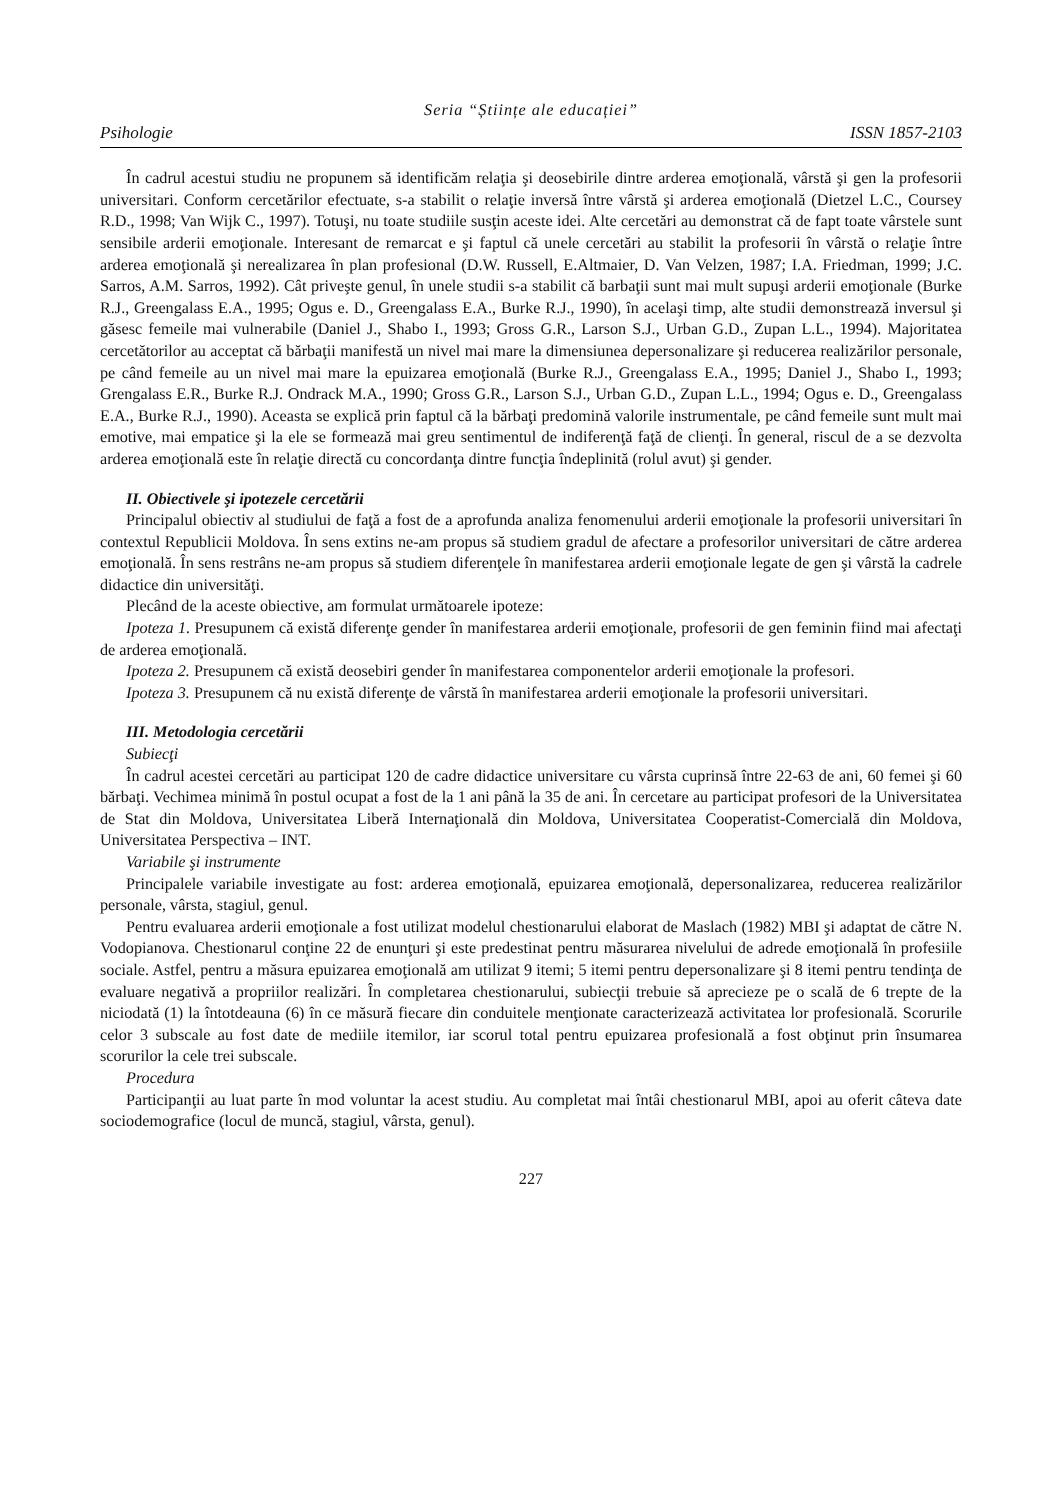Seria “Științe ale educației”
Psihologie ISSN 1857-2103
În cadrul acestui studiu ne propunem să identificăm relaţia şi deosebirile dintre arderea emoţională, vârstă şi gen la profesorii universitari. Conform cercetărilor efectuate, s-a stabilit o relaţie inversă între vârstă şi arderea emoţională (Dietzel L.C., Coursey R.D., 1998; Van Wijk C., 1997). Totuşi, nu toate studiile susţin aceste idei. Alte cercetări au demonstrat că de fapt toate vârstele sunt sensibile arderii emoţionale. Interesant de remarcat e şi faptul că unele cercetări au stabilit la profesorii în vârstă o relaţie între arderea emoţională şi nerealizarea în plan profesional (D.W. Russell, E.Altmaier, D. Van Velzen, 1987; I.A. Friedman, 1999; J.C. Sarros, A.M. Sarros, 1992). Cât priveşte genul, în unele studii s-a stabilit că barbaţii sunt mai mult supuşi arderii emoţionale (Burke R.J., Greengalass E.A., 1995; Ogus e. D., Greengalass E.A., Burke R.J., 1990), în acelaşi timp, alte studii demonstrează inversul şi găsesc femeile mai vulnerabile (Daniel J., Shabo I., 1993; Gross G.R., Larson S.J., Urban G.D., Zupan L.L., 1994). Majoritatea cercetătorilor au acceptat că bărbaţii manifestă un nivel mai mare la dimensiunea depersonalizare şi reducerea realizărilor personale, pe când femeile au un nivel mai mare la epuizarea emoţională (Burke R.J., Greengalass E.A., 1995; Daniel J., Shabo I., 1993; Grengalass E.R., Burke R.J. Ondrack M.A., 1990; Gross G.R., Larson S.J., Urban G.D., Zupan L.L., 1994; Ogus e. D., Greengalass E.A., Burke R.J., 1990). Aceasta se explică prin faptul că la bărbaţi predomină valorile instrumentale, pe când femeile sunt mult mai emotive, mai empatice şi la ele se formează mai greu sentimentul de indiferenţă faţă de clienţi. În general, riscul de a se dezvolta arderea emoţională este în relaţie directă cu concordanţa dintre funcţia îndeplinită (rolul avut) şi gender.
II. Obiectivele şi ipotezele cercetării
Principalul obiectiv al studiului de faţă a fost de a aprofunda analiza fenomenului arderii emoţionale la profesorii universitari în contextul Republicii Moldova. În sens extins ne-am propus să studiem gradul de afectare a profesorilor universitari de către arderea emoţională. În sens restrâns ne-am propus să studiem diferenţele în manifestarea arderii emoţionale legate de gen şi vârstă la cadrele didactice din universităţi.
Plecând de la aceste obiective, am formulat următoarele ipoteze:
Ipoteza 1. Presupunem că există diferenţe gender în manifestarea arderii emoţionale, profesorii de gen feminin fiind mai afectaţi de arderea emoţională.
Ipoteza 2. Presupunem că există deosebiri gender în manifestarea componentelor arderii emoţionale la profesori.
Ipoteza 3. Presupunem că nu există diferenţe de vârstă în manifestarea arderii emoţionale la profesorii universitari.
III. Metodologia cercetării
Subiecţi
În cadrul acestei cercetări au participat 120 de cadre didactice universitare cu vârsta cuprinsă între 22-63 de ani, 60 femei şi 60 bărbaţi. Vechimea minimă în postul ocupat a fost de la 1 ani până la 35 de ani. În cercetare au participat profesori de la Universitatea de Stat din Moldova, Universitatea Liberă Internaţională din Moldova, Universitatea Cooperatist-Comercială din Moldova, Universitatea Perspectiva – INT.
Variabile şi instrumente
Principalele variabile investigate au fost: arderea emoţională, epuizarea emoţională, depersonalizarea, reducerea realizărilor personale, vârsta, stagiul, genul.
Pentru evaluarea arderii emoţionale a fost utilizat modelul chestionarului elaborat de Maslach (1982) MBI şi adaptat de către N. Vodopianova. Chestionarul conţine 22 de enunţuri şi este predestinat pentru măsurarea nivelului de adrede emoţională în profesiile sociale. Astfel, pentru a măsura epuizarea emoţională am utilizat 9 itemi; 5 itemi pentru depersonalizare şi 8 itemi pentru tendinţa de evaluare negativă a propriilor realizări. În completarea chestionarului, subiecţii trebuie să aprecieze pe o scală de 6 trepte de la niciodată (1) la întotdeauna (6) în ce măsură fiecare din conduitele menţionate caracterizează activitatea lor profesională. Scorurile celor 3 subscale au fost date de mediile itemilor, iar scorul total pentru epuizarea profesională a fost obţinut prin însumarea scorurilor la cele trei subscale.
Procedura
Participanţii au luat parte în mod voluntar la acest studiu. Au completat mai întâi chestionarul MBI, apoi au oferit câteva date sociodemografice (locul de muncă, stagiul, vârsta, genul).
227